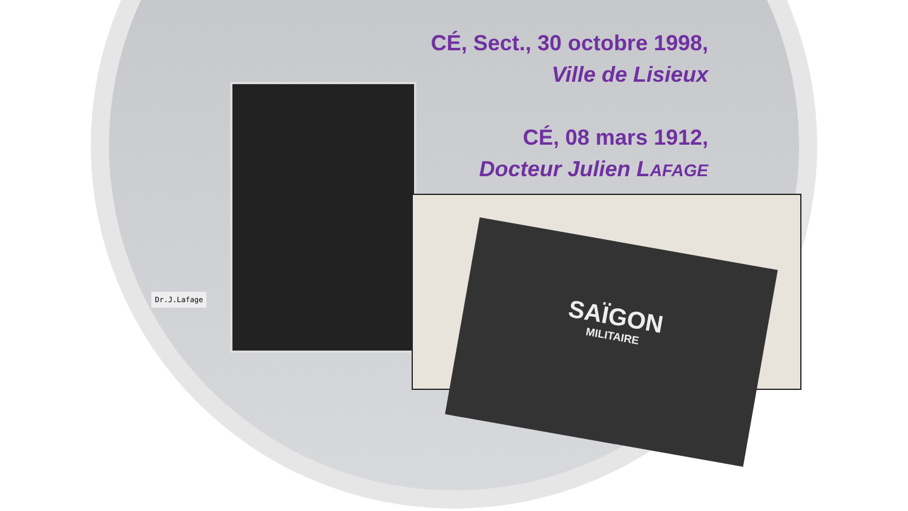Dr.J.Lafage
SAÏGON
MILITAIRE
CÉ, Sect., 30 octobre 1998,
Ville de Lisieux
CÉ, 08 mars 1912,
Docteur Julien LAFAGE